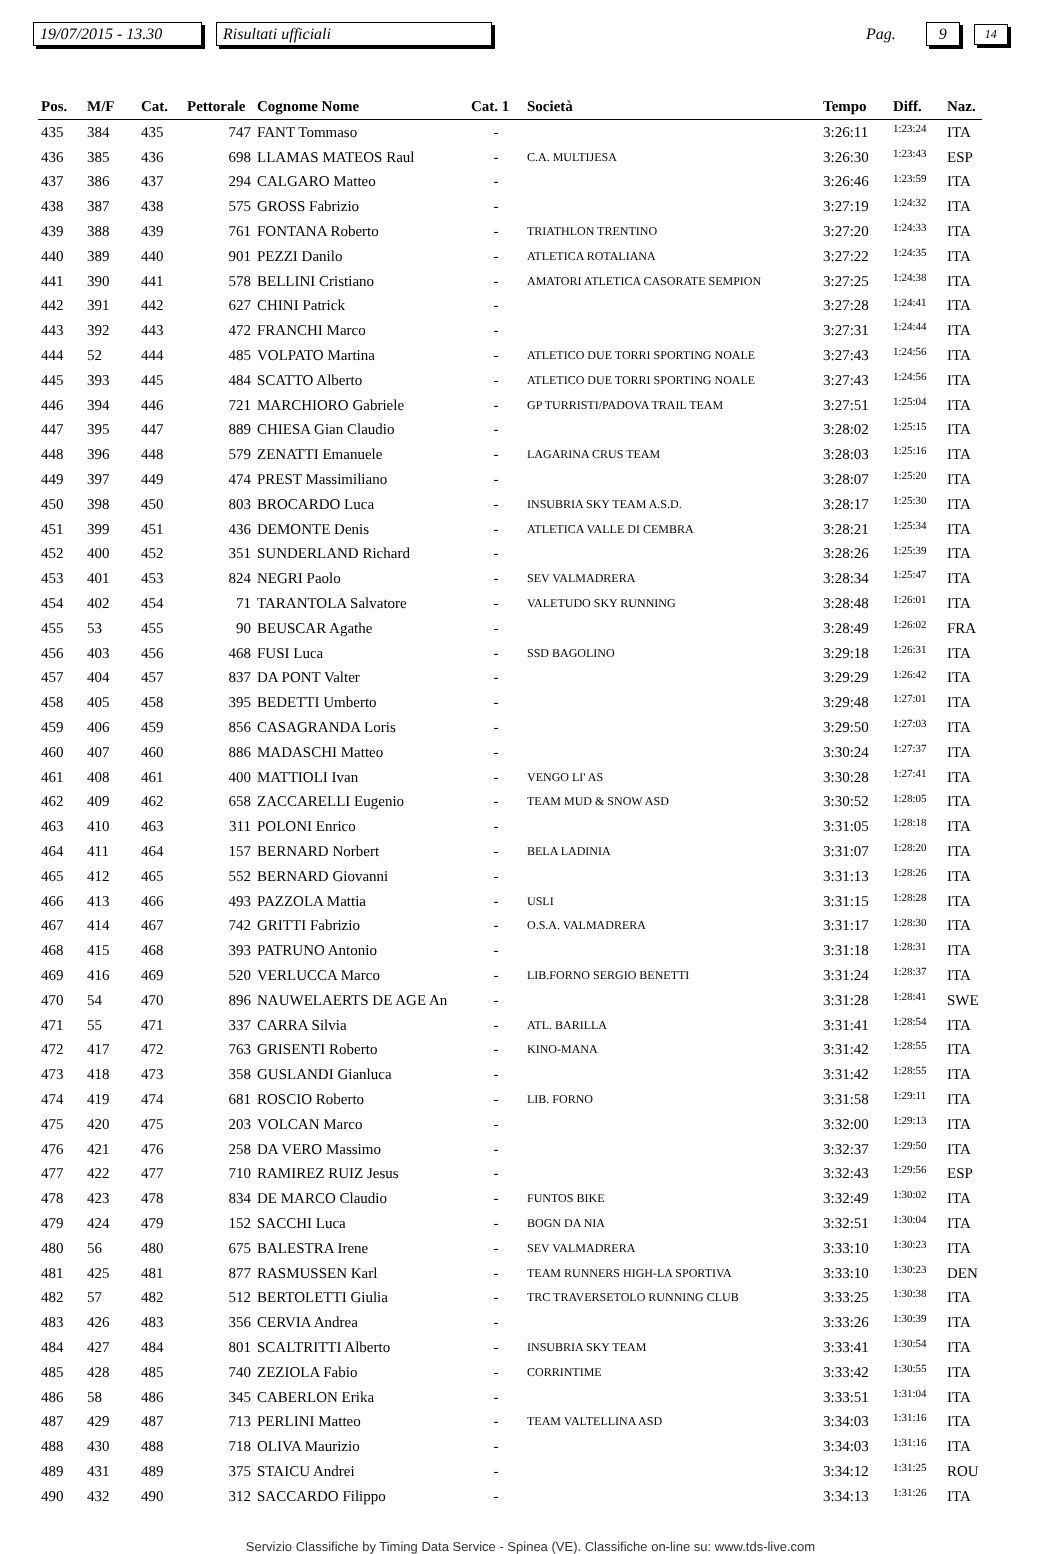19/07/2015 - 13.30 Risultati ufficiali Pag. 9 14
| Pos. | M/F | Cat. | Pettorale | Cognome Nome | Cat. 1 | Società | Tempo | Diff. | Naz. |
| --- | --- | --- | --- | --- | --- | --- | --- | --- | --- |
| 435 | 384 | 435 | 747 | FANT Tommaso | - | | 3:26:11 | 1:23:24 | ITA |
| 436 | 385 | 436 | 698 | LLAMAS MATEOS Raul | - | C.A. MULTIJESA | 3:26:30 | 1:23:43 | ESP |
| 437 | 386 | 437 | 294 | CALGARO Matteo | - | | 3:26:46 | 1:23:59 | ITA |
| 438 | 387 | 438 | 575 | GROSS Fabrizio | - | | 3:27:19 | 1:24:32 | ITA |
| 439 | 388 | 439 | 761 | FONTANA Roberto | - | TRIATHLON TRENTINO | 3:27:20 | 1:24:33 | ITA |
| 440 | 389 | 440 | 901 | PEZZI Danilo | - | ATLETICA ROTALIANA | 3:27:22 | 1:24:35 | ITA |
| 441 | 390 | 441 | 578 | BELLINI Cristiano | - | AMATORI ATLETICA CASORATE SEMPION | 3:27:25 | 1:24:38 | ITA |
| 442 | 391 | 442 | 627 | CHINI Patrick | - | | 3:27:28 | 1:24:41 | ITA |
| 443 | 392 | 443 | 472 | FRANCHI Marco | - | | 3:27:31 | 1:24:44 | ITA |
| 444 | 52 | 444 | 485 | VOLPATO Martina | - | ATLETICO DUE TORRI SPORTING NOALE | 3:27:43 | 1:24:56 | ITA |
| 445 | 393 | 445 | 484 | SCATTO Alberto | - | ATLETICO DUE TORRI SPORTING NOALE | 3:27:43 | 1:24:56 | ITA |
| 446 | 394 | 446 | 721 | MARCHIORO Gabriele | - | GP TURRISTI/PADOVA TRAIL TEAM | 3:27:51 | 1:25:04 | ITA |
| 447 | 395 | 447 | 889 | CHIESA Gian Claudio | - | | 3:28:02 | 1:25:15 | ITA |
| 448 | 396 | 448 | 579 | ZENATTI Emanuele | - | LAGARINA CRUS TEAM | 3:28:03 | 1:25:16 | ITA |
| 449 | 397 | 449 | 474 | PREST Massimiliano | - | | 3:28:07 | 1:25:20 | ITA |
| 450 | 398 | 450 | 803 | BROCARDO Luca | - | INSUBRIA SKY TEAM A.S.D. | 3:28:17 | 1:25:30 | ITA |
| 451 | 399 | 451 | 436 | DEMONTE Denis | - | ATLETICA VALLE DI CEMBRA | 3:28:21 | 1:25:34 | ITA |
| 452 | 400 | 452 | 351 | SUNDERLAND Richard | - | | 3:28:26 | 1:25:39 | ITA |
| 453 | 401 | 453 | 824 | NEGRI Paolo | - | SEV VALMADRERA | 3:28:34 | 1:25:47 | ITA |
| 454 | 402 | 454 | 71 | TARANTOLA Salvatore | - | VALETUDO SKY RUNNING | 3:28:48 | 1:26:01 | ITA |
| 455 | 53 | 455 | 90 | BEUSCAR Agathe | - | | 3:28:49 | 1:26:02 | FRA |
| 456 | 403 | 456 | 468 | FUSI Luca | - | SSD BAGOLINO | 3:29:18 | 1:26:31 | ITA |
| 457 | 404 | 457 | 837 | DA PONT Valter | - | | 3:29:29 | 1:26:42 | ITA |
| 458 | 405 | 458 | 395 | BEDETTI Umberto | - | | 3:29:48 | 1:27:01 | ITA |
| 459 | 406 | 459 | 856 | CASAGRANDA Loris | - | | 3:29:50 | 1:27:03 | ITA |
| 460 | 407 | 460 | 886 | MADASCHI Matteo | - | | 3:30:24 | 1:27:37 | ITA |
| 461 | 408 | 461 | 400 | MATTIOLI Ivan | - | VENGO LI' AS | 3:30:28 | 1:27:41 | ITA |
| 462 | 409 | 462 | 658 | ZACCARELLI Eugenio | - | TEAM MUD & SNOW ASD | 3:30:52 | 1:28:05 | ITA |
| 463 | 410 | 463 | 311 | POLONI Enrico | - | | 3:31:05 | 1:28:18 | ITA |
| 464 | 411 | 464 | 157 | BERNARD Norbert | - | BELA LADINIA | 3:31:07 | 1:28:20 | ITA |
| 465 | 412 | 465 | 552 | BERNARD Giovanni | - | | 3:31:13 | 1:28:26 | ITA |
| 466 | 413 | 466 | 493 | PAZZOLA Mattia | - | USLI | 3:31:15 | 1:28:28 | ITA |
| 467 | 414 | 467 | 742 | GRITTI Fabrizio | - | O.S.A. VALMADRERA | 3:31:17 | 1:28:30 | ITA |
| 468 | 415 | 468 | 393 | PATRUNO Antonio | - | | 3:31:18 | 1:28:31 | ITA |
| 469 | 416 | 469 | 520 | VERLUCCA Marco | - | LIB.FORNO SERGIO BENETTI | 3:31:24 | 1:28:37 | ITA |
| 470 | 54 | 470 | 896 | NAUWELAERTS DE AGE An | - | | 3:31:28 | 1:28:41 | SWE |
| 471 | 55 | 471 | 337 | CARRA Silvia | - | ATL. BARILLA | 3:31:41 | 1:28:54 | ITA |
| 472 | 417 | 472 | 763 | GRISENTI Roberto | - | KINO-MANA | 3:31:42 | 1:28:55 | ITA |
| 473 | 418 | 473 | 358 | GUSLANDI Gianluca | - | | 3:31:42 | 1:28:55 | ITA |
| 474 | 419 | 474 | 681 | ROSCIO Roberto | - | LIB. FORNO | 3:31:58 | 1:29:11 | ITA |
| 475 | 420 | 475 | 203 | VOLCAN Marco | - | | 3:32:00 | 1:29:13 | ITA |
| 476 | 421 | 476 | 258 | DA VERO Massimo | - | | 3:32:37 | 1:29:50 | ITA |
| 477 | 422 | 477 | 710 | RAMIREZ RUIZ Jesus | - | | 3:32:43 | 1:29:56 | ESP |
| 478 | 423 | 478 | 834 | DE MARCO Claudio | - | FUNTOS BIKE | 3:32:49 | 1:30:02 | ITA |
| 479 | 424 | 479 | 152 | SACCHI Luca | - | BOGN DA NIA | 3:32:51 | 1:30:04 | ITA |
| 480 | 56 | 480 | 675 | BALESTRA Irene | - | SEV VALMADRERA | 3:33:10 | 1:30:23 | ITA |
| 481 | 425 | 481 | 877 | RASMUSSEN Karl | - | TEAM RUNNERS HIGH-LA SPORTIVA | 3:33:10 | 1:30:23 | DEN |
| 482 | 57 | 482 | 512 | BERTOLETTI Giulia | - | TRC TRAVERSETOLO RUNNING CLUB | 3:33:25 | 1:30:38 | ITA |
| 483 | 426 | 483 | 356 | CERVIA Andrea | - | | 3:33:26 | 1:30:39 | ITA |
| 484 | 427 | 484 | 801 | SCALTRITTI Alberto | - | INSUBRIA SKY TEAM | 3:33:41 | 1:30:54 | ITA |
| 485 | 428 | 485 | 740 | ZEZIOLA Fabio | - | CORRINTIME | 3:33:42 | 1:30:55 | ITA |
| 486 | 58 | 486 | 345 | CABERLON Erika | - | | 3:33:51 | 1:31:04 | ITA |
| 487 | 429 | 487 | 713 | PERLINI Matteo | - | TEAM VALTELLINA ASD | 3:34:03 | 1:31:16 | ITA |
| 488 | 430 | 488 | 718 | OLIVA Maurizio | - | | 3:34:03 | 1:31:16 | ITA |
| 489 | 431 | 489 | 375 | STAICU Andrei | - | | 3:34:12 | 1:31:25 | ROU |
| 490 | 432 | 490 | 312 | SACCARDO Filippo | - | | 3:34:13 | 1:31:26 | ITA |
Servizio Classifiche by Timing Data Service - Spinea (VE). Classifiche on-line su: www.tds-live.com